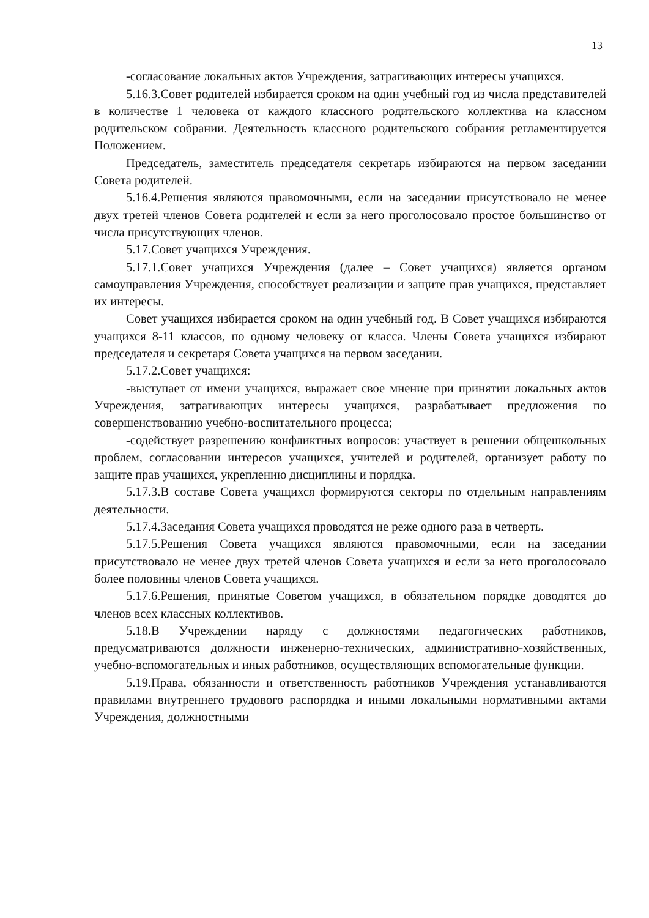13
-согласование локальных актов Учреждения, затрагивающих интересы учащихся.
5.16.3.Совет родителей избирается сроком на один учебный год из числа представителей в количестве 1 человека от каждого классного родительского коллектива на классном родительском собрании. Деятельность классного родительского собрания регламентируется Положением.
Председатель, заместитель председателя секретарь избираются на первом заседании Совета родителей.
5.16.4.Решения являются правомочными, если на заседании присутствовало не менее двух третей членов Совета родителей и если за него проголосовало простое большинство от числа присутствующих членов.
5.17.Совет учащихся Учреждения.
5.17.1.Совет учащихся Учреждения (далее – Совет учащихся) является органом самоуправления Учреждения, способствует реализации и защите прав учащихся, представляет их интересы.
Совет учащихся избирается сроком на один учебный год. В Совет учащихся избираются учащихся 8-11 классов, по одному человеку от класса. Члены Совета учащихся избирают председателя и секретаря Совета учащихся на первом заседании.
5.17.2.Совет учащихся:
-выступает от имени учащихся, выражает свое мнение при принятии локальных актов Учреждения, затрагивающих интересы учащихся, разрабатывает предложения по совершенствованию учебно-воспитательного процесса;
-содействует разрешению конфликтных вопросов: участвует в решении общешкольных проблем, согласовании интересов учащихся, учителей и родителей, организует работу по защите прав учащихся, укреплению дисциплины и порядка.
5.17.3.В составе Совета учащихся формируются секторы по отдельным направлениям деятельности.
5.17.4.Заседания Совета учащихся проводятся не реже одного раза в четверть.
5.17.5.Решения Совета учащихся являются правомочными, если на заседании присутствовало не менее двух третей членов Совета учащихся и если за него проголосовало более половины членов Совета учащихся.
5.17.6.Решения, принятые Советом учащихся, в обязательном порядке доводятся до членов всех классных коллективов.
5.18.В Учреждении наряду с должностями педагогических работников, предусматриваются должности инженерно-технических, административно-хозяйственных, учебно-вспомогательных и иных работников, осуществляющих вспомогательные функции.
5.19.Права, обязанности и ответственность работников Учреждения устанавливаются правилами внутреннего трудового распорядка и иными локальными нормативными актами Учреждения, должностными